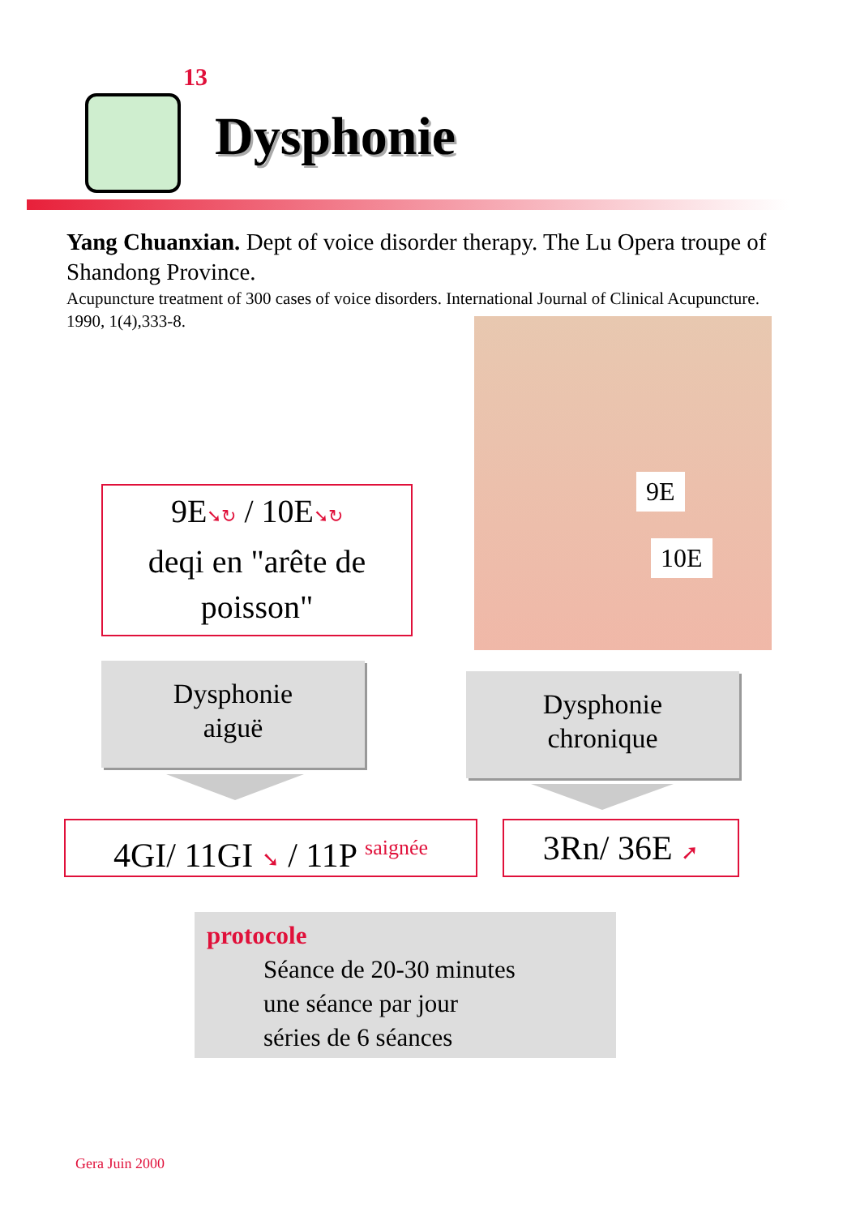13
Dysphonie
Yang Chuanxian. Dept of voice disorder therapy. The Lu Opera troupe of Shandong Province.
Acupuncture treatment of 300 cases of voice disorders. International Journal of Clinical Acupuncture. 1990, 1(4),333-8.
9E
10E
9E➘↻ / 10E➘↻
deqi en "arête de poisson"
Dysphonie
aiguë
Dysphonie
chronique
4GI/ 11GI ➘ / 11P <sup>saignée</sup>
3Rn/ 36E ➚
protocole
Séance de 20-30 minutes
une séance par jour
séries de 6 séances
Gera Juin 2000